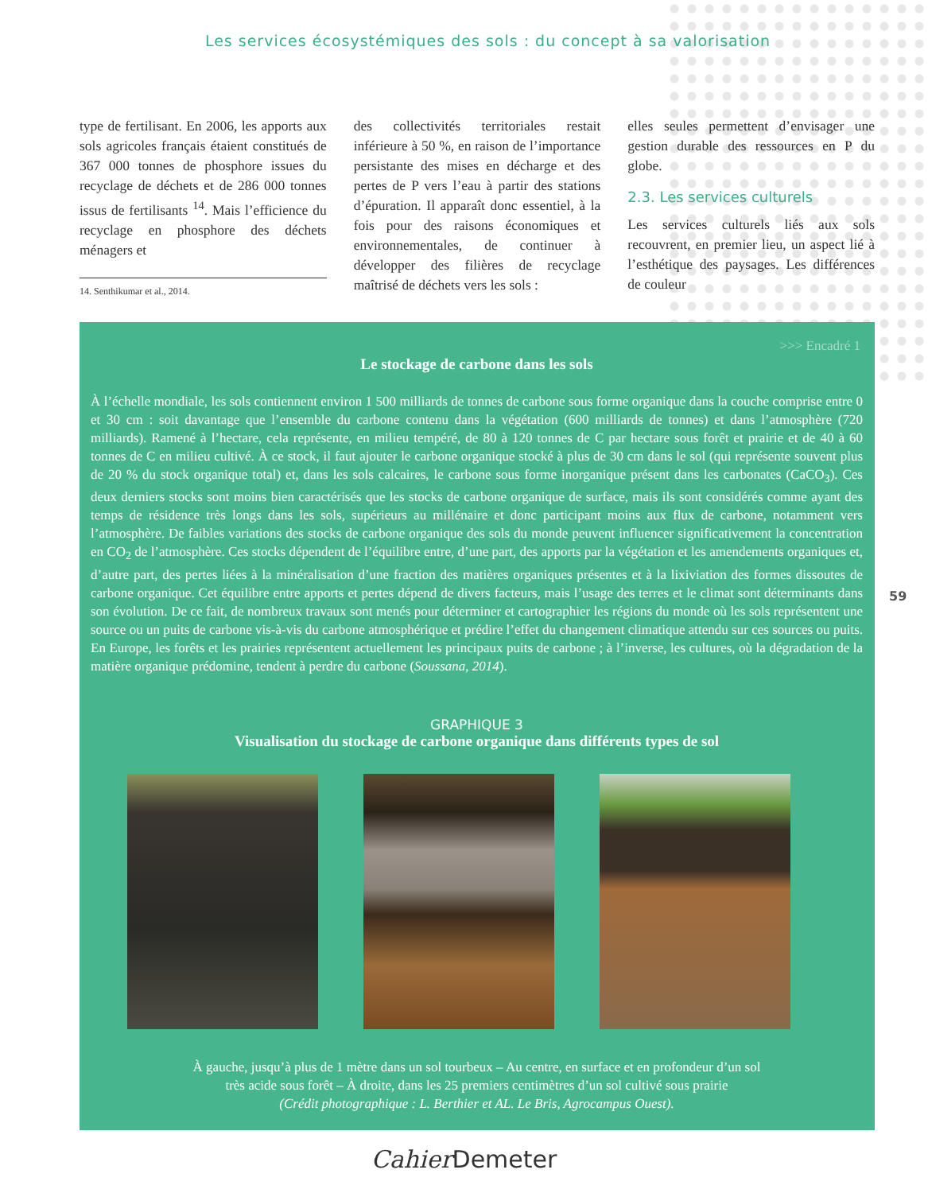Les services écosystémiques des sols : du concept à sa valorisation
type de fertilisant. En 2006, les apports aux sols agricoles français étaient constitués de 367 000 tonnes de phosphore issues du recyclage de déchets et de 286 000 tonnes issus de fertilisants <sup>14</sup>. Mais l’efficience du recyclage en phosphore des déchets ménagers et
14. Senthikumar et al., 2014.
des collectivités territoriales restait inférieure à 50 %, en raison de l’importance persistante des mises en décharge et des pertes de P vers l’eau à partir des stations d’épuration. Il apparaît donc essentiel, à la fois pour des raisons économiques et environnementales, de continuer à développer des filières de recyclage maîtrisé de déchets vers les sols :
elles seules permettent d’envisager une gestion durable des ressources en P du globe.
2.3. Les services culturels
Les services culturels liés aux sols recouvrent, en premier lieu, un aspect lié à l’esthétique des paysages. Les différences de couleur
>>> Encadré 1
Le stockage de carbone dans les sols
À l’échelle mondiale, les sols contiennent environ 1 500 milliards de tonnes de carbone sous forme organique dans la couche comprise entre 0 et 30 cm : soit davantage que l’ensemble du carbone contenu dans la végétation (600 milliards de tonnes) et dans l’atmosphère (720 milliards). Ramené à l’hectare, cela représente, en milieu tempéré, de 80 à 120 tonnes de C par hectare sous forêt et prairie et de 40 à 60 tonnes de C en milieu cultivé. À ce stock, il faut ajouter le carbone organique stocké à plus de 30 cm dans le sol (qui représente souvent plus de 20 % du stock organique total) et, dans les sols calcaires, le carbone sous forme inorganique présent dans les carbonates (CaCO<sub>3</sub>). Ces deux derniers stocks sont moins bien caractérisés que les stocks de carbone organique de surface, mais ils sont considérés comme ayant des temps de résidence très longs dans les sols, supérieurs au millénaire et donc participant moins aux flux de carbone, notamment vers l’atmosphère. De faibles variations des stocks de carbone organique des sols du monde peuvent influencer significativement la concentration en CO<sub>2</sub> de l’atmosphère. Ces stocks dépendent de l’équilibre entre, d’une part, des apports par la végétation et les amendements organiques et, d’autre part, des pertes liées à la minéralisation d’une fraction des matières organiques présentes et à la lixiviation des formes dissoutes de carbone organique. Cet équilibre entre apports et pertes dépend de divers facteurs, mais l’usage des terres et le climat sont déterminants dans son évolution. De ce fait, de nombreux travaux sont menés pour déterminer et cartographier les régions du monde où les sols représentent une source ou un puits de carbone vis-à-vis du carbone atmosphérique et prédire l’effet du changement climatique attendu sur ces sources ou puits. En Europe, les forêts et les prairies représentent actuellement les principaux puits de carbone ; à l’inverse, les cultures, où la dégradation de la matière organique prédomine, tendent à perdre du carbone (Soussana, 2014).
GRAPHIQUE 3
Visualisation du stockage de carbone organique dans différents types de sol
À gauche, jusqu’à plus de 1 mètre dans un sol tourbeux – Au centre, en surface et en profondeur d’un sol
très acide sous forêt – À droite, dans les 25 premiers centimètres d’un sol cultivé sous prairie
(Crédit photographique : L. Berthier et AL. Le Bris, Agrocampus Ouest).
59
Cahier Demeter